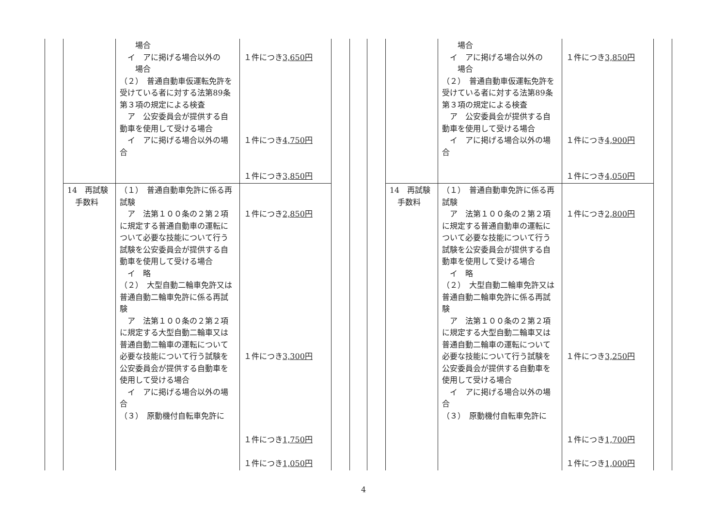| | | 場合 イ アに掲げる場合以外の 場合 （２） 普通自動車仮運転免許を受けている者に対する法第89条第３項の規定による検査 ア 公安委員会が提供する自動車を使用して受ける場合 イ アに掲げる場合以外の場合 | １件につき 3,650円 １件につき 4,750円 １件につき 3,850円 | |
| | 14 再試験 手数料 | （１） 普通自動車免許に係る再試験 ア 法第１００条の２第２項に規定する普通自動車の運転について必要な技能について行う試験を公安委員会が提供する自動車を使用して受ける場合 イ 略 （２） 大型自動二輪車免許又は普通自動二輪車免許に係る再試験 ア 法第１００条の２第２項に規定する大型自動二輪車又は普通自動二輪車の運転について必要な技能について行う試験を公安委員会が提供する自動車を使用して受ける場合 イ アに掲げる場合以外の場合 （３） 原動機付自転車免許に | １件につき 2,850円 １件につき 3,300円 １件につき 1,750円 １件につき 1,050円 | |
| | | 場合 イ アに掲げる場合以外の 場合 （２） 普通自動車仮運転免許を受けている者に対する法第89条第３項の規定による検査 ア 公安委員会が提供する自動車を使用して受ける場合 イ アに掲げる場合以外の場合 | １件につき 3,850円 １件につき 4,900円 １件につき 4,050円 | |
| | 14 再試験 手数料 | （１） 普通自動車免許に係る再試験 ア 法第１００条の２第２項に規定する普通自動車の運転について必要な技能について行う試験を公安委員会が提供する自動車を使用して受ける場合 イ 略 （２） 大型自動二輪車免許又は普通自動二輪車免許に係る再試験 ア 法第１００条の２第２項に規定する大型自動二輪車又は普通自動二輪車の運転について必要な技能について行う試験を公安委員会が提供する自動車を使用して受ける場合 イ アに掲げる場合以外の場合 （３） 原動機付自転車免許に | １件につき 2,800円 １件につき 3,250円 １件につき 1,700円 １件につき 1,000円 | |
4